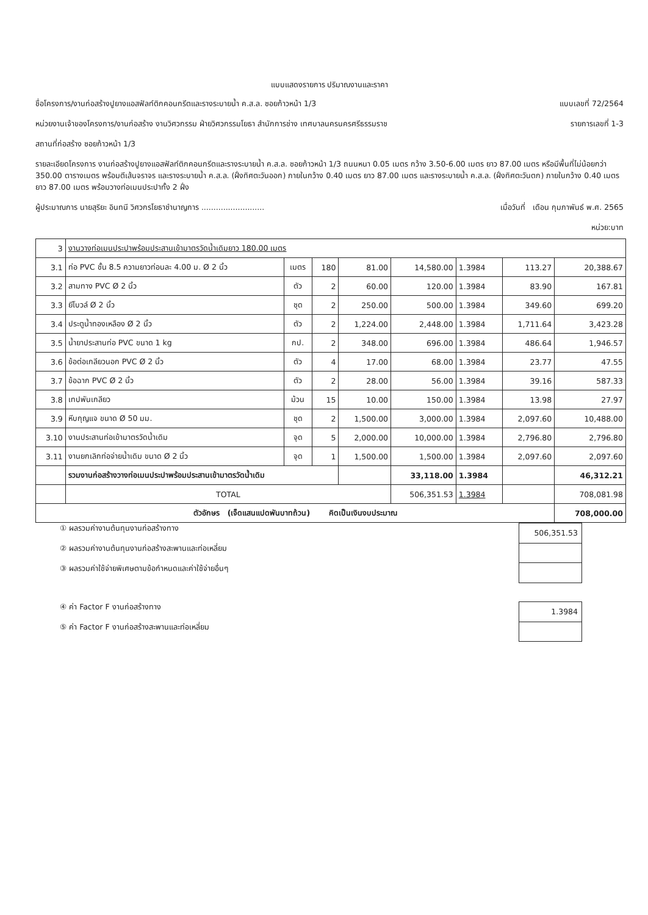แบบแสดงรายการ ปริมาณงานและราคา
ชื่อโครงการ/งานก่อสร้างปูยางแอสฟัลท์ติกคอนกรีตและรางระบายน้ำ ค.ส.ล. ซอยก้าวหน้า 1/3 แบบเลขที่ 72/2564
หน่วยงานเจ้าของโครงการ/งานก่อสร้าง งานวิศวกรรม ฝ่ายวิศวกรรมโยธา สำนักการช่าง เทศบาลนครนครศรีธรรมราช รายการเลขที่ 1-3
สถานที่ก่อสร้าง ซอยก้าวหน้า 1/3
รายละเอียดโครงการ งานก่อสร้างปูยางแอสฟัลท์ติกคอนกรีตและรางระบายน้ำ ค.ส.ล. ซอยก้าวหน้า 1/3 ถนนหนา 0.05 เมตร กว้าง 3.50-6.00 เมตร ยาว 87.00 เมตร หรือมีพื้นที่ไม่น้อยกว่า 350.00 ตารางเมตร พร้อมตีเส้นจราจร และรางระบายน้ำ ค.ส.ล. (ฝั่งทิศตะวันออก) ภายในกว้าง 0.40 เมตร ยาว 87.00 เมตร และรางระบายน้ำ ค.ส.ล. (ฝั่งทิศตะวันตก) ภายในกว้าง 0.40 เมตร ยาว 87.00 เมตร พร้อมวางท่อเมนประปาทั้ง 2 ฝั่ง
ผู้ประมาณการ นายสุริยะ อินทนี วิศวกรโยธาชำนาญการ .......................... เมื่อวันที่ เดือน กุมภาพันธ์ พ.ศ. 2565
หน่วย:บาท
| 3 | งานวางท่อเมนประปาพร้อมประสานเข้ามาตรวัดน้ำเดิมยาว 180.00 เมตร | | | | | | | |
| 3.1 | ท่อ PVC ชั้น 8.5 ความยาวท่อนละ 4.00 ม. Ø 2 นิ้ว | เมตร | 180 | 81.00 | 14,580.00 | 1.3984 | 113.27 | 20,388.67 |
| 3.2 | สามทาง PVC Ø 2 นิ้ว | ตัว | 2 | 60.00 | 120.00 | 1.3984 | 83.90 | 167.81 |
| 3.3 | ยีโบวล์ Ø 2 นิ้ว | ชุด | 2 | 250.00 | 500.00 | 1.3984 | 349.60 | 699.20 |
| 3.4 | ประตูน้ำทองเหลือง Ø 2 นิ้ว | ตัว | 2 | 1,224.00 | 2,448.00 | 1.3984 | 1,711.64 | 3,423.28 |
| 3.5 | น้ำยาประสานท่อ PVC ขนาด 1 kg | กป. | 2 | 348.00 | 696.00 | 1.3984 | 486.64 | 1,946.57 |
| 3.6 | ข้อต่อเกลียวนอก PVC Ø 2 นิ้ว | ตัว | 4 | 17.00 | 68.00 | 1.3984 | 23.77 | 47.55 |
| 3.7 | ข้อฉาก PVC Ø 2 นิ้ว | ตัว | 2 | 28.00 | 56.00 | 1.3984 | 39.16 | 587.33 |
| 3.8 | เทปพันเกลียว | ม้วน | 15 | 10.00 | 150.00 | 1.3984 | 13.98 | 27.97 |
| 3.9 | หีบกุญแจ ขนาด Ø 50 มม. | ชุด | 2 | 1,500.00 | 3,000.00 | 1.3984 | 2,097.60 | 10,488.00 |
| 3.10 | งานประสานท่อเข้ามาตรวัดน้ำเดิม | จุด | 5 | 2,000.00 | 10,000.00 | 1.3984 | 2,796.80 | 2,796.80 |
| 3.11 | งานยกเลิกท่อจ่ายน้ำเดิม ขนาด Ø 2 นิ้ว | จุด | 1 | 1,500.00 | 1,500.00 | 1.3984 | 2,097.60 | 2,097.60 |
| | รวมงานก่อสร้างวางท่อเมนประปาพร้อมประสานเข้ามาตรวัดน้ำเดิม | | | | 33,118.00 | 1.3984 | | 46,312.21 |
| | TOTAL | | | | 506,351.53 | 1.3984 | | 708,081.98 |
| ตัวอักษร (เจ็ดแสนแปดพันบาทถ้วน) คิดเป็นเงินงบประมาณ | | | | | | | | 708,000.00 |
① ผลรวมค่างานต้นทุนงานก่อสร้างทาง
② ผลรวมค่างานต้นทุนงานก่อสร้างสะพานและท่อเหลี่ยม
③ ผลรวมค่าใช้จ่ายพิเศษตามข้อกำหนดและค่าใช้จ่ายอื่นๆ
| 506,351.53 |
④ ค่า Factor F งานก่อสร้างทาง
⑤ ค่า Factor F งานก่อสร้างสะพานและท่อเหลี่ยม
| 1.3984 |